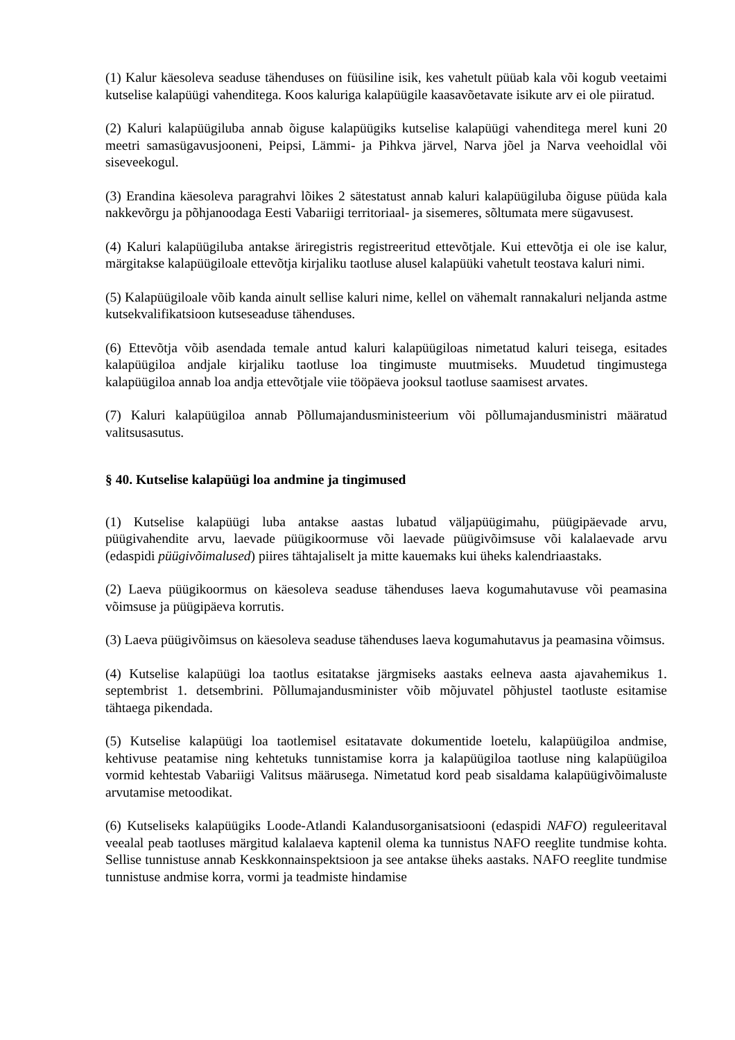(1) Kalur käesoleva seaduse tähenduses on füüsiline isik, kes vahetult püüab kala või kogub veetaimi kutselise kalapüügi vahenditega. Koos kaluriga kalapüügile kaasavõetavate isikute arv ei ole piiratud.
(2) Kaluri kalapüügiluba annab õiguse kalapüügiks kutselise kalapüügi vahenditega merel kuni 20 meetri samasügavusjooneni, Peipsi, Lämmi- ja Pihkva järvel, Narva jõel ja Narva veehoidlal või siseveekogul.
(3) Erandina käesoleva paragrahvi lõikes 2 sätestatust annab kaluri kalapüügiluba õiguse püüda kala nakkevõrgu ja põhjanoodaga Eesti Vabariigi territoriaal- ja sisemeres, sõltumata mere sügavusest.
(4) Kaluri kalapüügiluba antakse äriregistris registreeritud ettevõtjale. Kui ettevõtja ei ole ise kalur, märgitakse kalapüügiloale ettevõtja kirjaliku taotluse alusel kalapüüki vahetult teostava kaluri nimi.
(5) Kalapüügiloale võib kanda ainult sellise kaluri nime, kellel on vähemalt rannakaluri neljanda astme kutsekvalifikatsioon kutseseaduse tähenduses.
(6) Ettevõtja võib asendada temale antud kaluri kalapüügiloas nimetatud kaluri teisega, esitades kalapüügiloa andjale kirjaliku taotluse loa tingimuste muutmiseks. Muudetud tingimustega kalapüügiloa annab loa andja ettevõtjale viie tööpäeva jooksul taotluse saamisest arvates.
(7) Kaluri kalapüügiloa annab Põllumajandusministeerium või põllumajandusministri määratud valitsusasutus.
§ 40. Kutselise kalapüügi loa andmine ja tingimused
(1) Kutselise kalapüügi luba antakse aastas lubatud väljapüügimahu, püügipäevade arvu, püügivahendite arvu, laevade püügikoormuse või laevade püügivõimsuse või kalalaevade arvu (edaspidi püügivõimalused) piires tähtajaliselt ja mitte kauemaks kui üheks kalendriaastaks.
(2) Laeva püügikoormus on käesoleva seaduse tähenduses laeva kogumahutavuse või peamasina võimsuse ja püügipäeva korrutis.
(3) Laeva püügivõimsus on käesoleva seaduse tähenduses laeva kogumahutavus ja peamasina võimsus.
(4) Kutselise kalapüügi loa taotlus esitatakse järgmiseks aastaks eelneva aasta ajavahemikus 1. septembrist 1. detsembrini. Põllumajandusminister võib mõjuvatel põhjustel taotluste esitamise tähtaega pikendada.
(5) Kutselise kalapüügi loa taotlemisel esitatavate dokumentide loetelu, kalapüügiloa andmise, kehtivuse peatamise ning kehtetuks tunnistamise korra ja kalapüügiloa taotluse ning kalapüügiloa vormid kehtestab Vabariigi Valitsus määrusega. Nimetatud kord peab sisaldama kalapüügivõimaluste arvutamise metoodikat.
(6) Kutseliseks kalapüügiks Loode-Atlandi Kalandusorganisatsiooni (edaspidi NAFO) reguleeritaval veealal peab taotluses märgitud kalalaeva kaptenil olema ka tunnistus NAFO reeglite tundmise kohta. Sellise tunnistuse annab Keskkonnainspektsioon ja see antakse üheks aastaks. NAFO reeglite tundmise tunnistuse andmise korra, vormi ja teadmiste hindamise